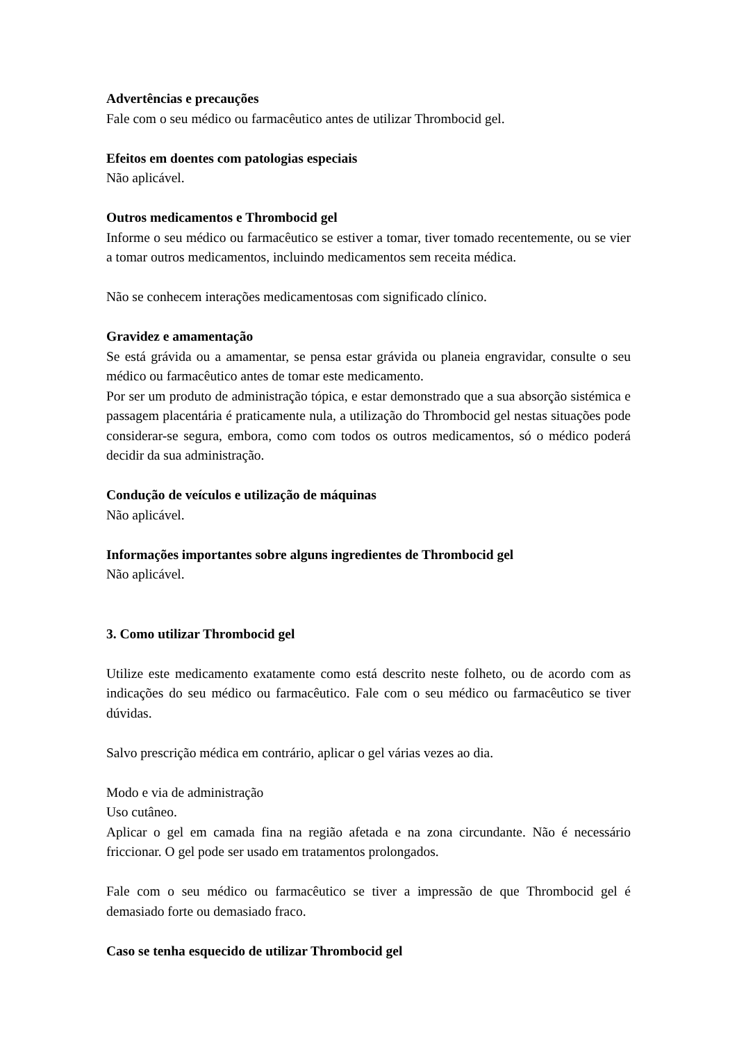Advertências e precauções
Fale com o seu médico ou farmacêutico antes de utilizar Thrombocid gel.
Efeitos em doentes com patologias especiais
Não aplicável.
Outros medicamentos e Thrombocid gel
Informe o seu médico ou farmacêutico se estiver a tomar, tiver tomado recentemente, ou se vier a tomar outros medicamentos, incluindo medicamentos sem receita médica.
Não se conhecem interações medicamentosas com significado clínico.
Gravidez e amamentação
Se está grávida ou a amamentar, se pensa estar grávida ou planeia engravidar, consulte o seu médico ou farmacêutico antes de tomar este medicamento.
Por ser um produto de administração tópica, e estar demonstrado que a sua absorção sistémica e passagem placentária é praticamente nula, a utilização do Thrombocid gel nestas situações pode considerar-se segura, embora, como com todos os outros medicamentos, só o médico poderá decidir da sua administração.
Condução de veículos e utilização de máquinas
Não aplicável.
Informações importantes sobre alguns ingredientes de Thrombocid gel
Não aplicável.
3. Como utilizar Thrombocid gel
Utilize este medicamento exatamente como está descrito neste folheto, ou de acordo com as indicações do seu médico ou farmacêutico. Fale com o seu médico ou farmacêutico se tiver dúvidas.
Salvo prescrição médica em contrário, aplicar o gel várias vezes ao dia.
Modo e via de administração
Uso cutâneo.
Aplicar o gel em camada fina na região afetada e na zona circundante. Não é necessário friccionar. O gel pode ser usado em tratamentos prolongados.
Fale com o seu médico ou farmacêutico se tiver a impressão de que Thrombocid gel é demasiado forte ou demasiado fraco.
Caso se tenha esquecido de utilizar Thrombocid gel